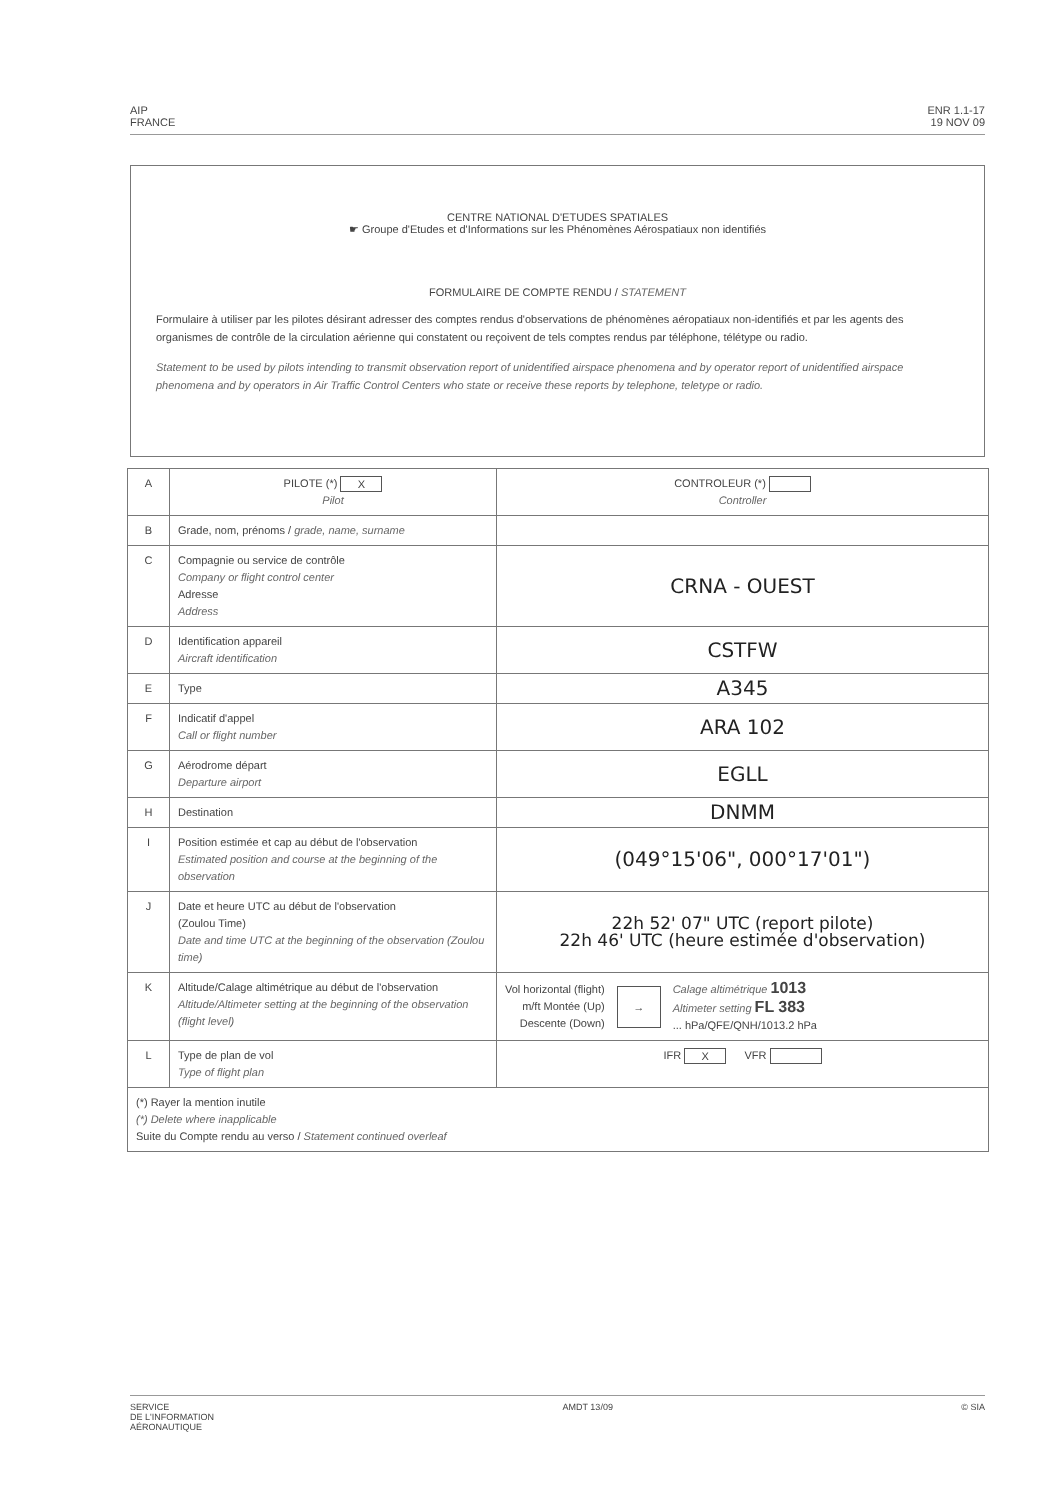AIP
FRANCE
ENR 1.1-17
19 NOV 09
CENTRE NATIONAL D'ETUDES SPATIALES
☛ Groupe d'Etudes et d'Informations sur les Phénomènes Aérospatiaux non identifiés
FORMULAIRE DE COMPTE RENDU / STATEMENT
Formulaire à utiliser par les pilotes désirant adresser des comptes rendus d'observations de phénomènes aéropatiaux non-identifiés et par les agents des organismes de contrôle de la circulation aérienne qui constatent ou reçoivent de tels comptes rendus par téléphone, télétype ou radio.
Statement to be used by pilots intending to transmit observation report of unidentified airspace phenomena and by operator report of unidentified airspace phenomena and by operators in Air Traffic Control Centers who state or receive these reports by telephone, teletype or radio.
| A | PILOTE (*) X Pilot | CONTROLEUR (*) Controller |
| B | Grade, nom, prénoms / grade, name, surname | |
| C | Compagnie ou service de contrôle Company or flight control center Adresse Address | CRNA - OUEST |
| D | Identification appareil Aircraft identification | CSTFW |
| E | Type | A345 |
| F | Indicatif d'appel Call or flight number | ARA 102 |
| G | Aérodrome départ Departure airport | EGLL |
| H | Destination | DNMM |
| I | Position estimée et cap au début de l'observation Estimated position and course at the beginning of the observation | (049°15'06", 000°17'01") |
| J | Date et heure UTC au début de l'observation (Zoulou Time) Date and time UTC at the beginning of the observation (Zoulou time) | 22h 52' 07" UTC (report pilote) 22h 46' UTC (heure estimée d'observation) |
| K | Altitude/Calage altimétrique au début de l'observation Altitude/Altimeter setting at the beginning of the observation (flight level) | Vol horizontal (flight) m/ft Montée (Up) Descente (Down) → Calage altimétrique 1013 Altimeter setting FL 383 ... hPa/QFE/QNH/1013.2 hPa |
| L | Type de plan de vol Type of flight plan | IFR X VFR |
| (*) Rayer la mention inutile (*) Delete where inapplicable Suite du Compte rendu au verso / Statement continued overleaf | | |
SERVICE
DE L'INFORMATION
AÉRONAUTIQUE
AMDT 13/09 © SIA